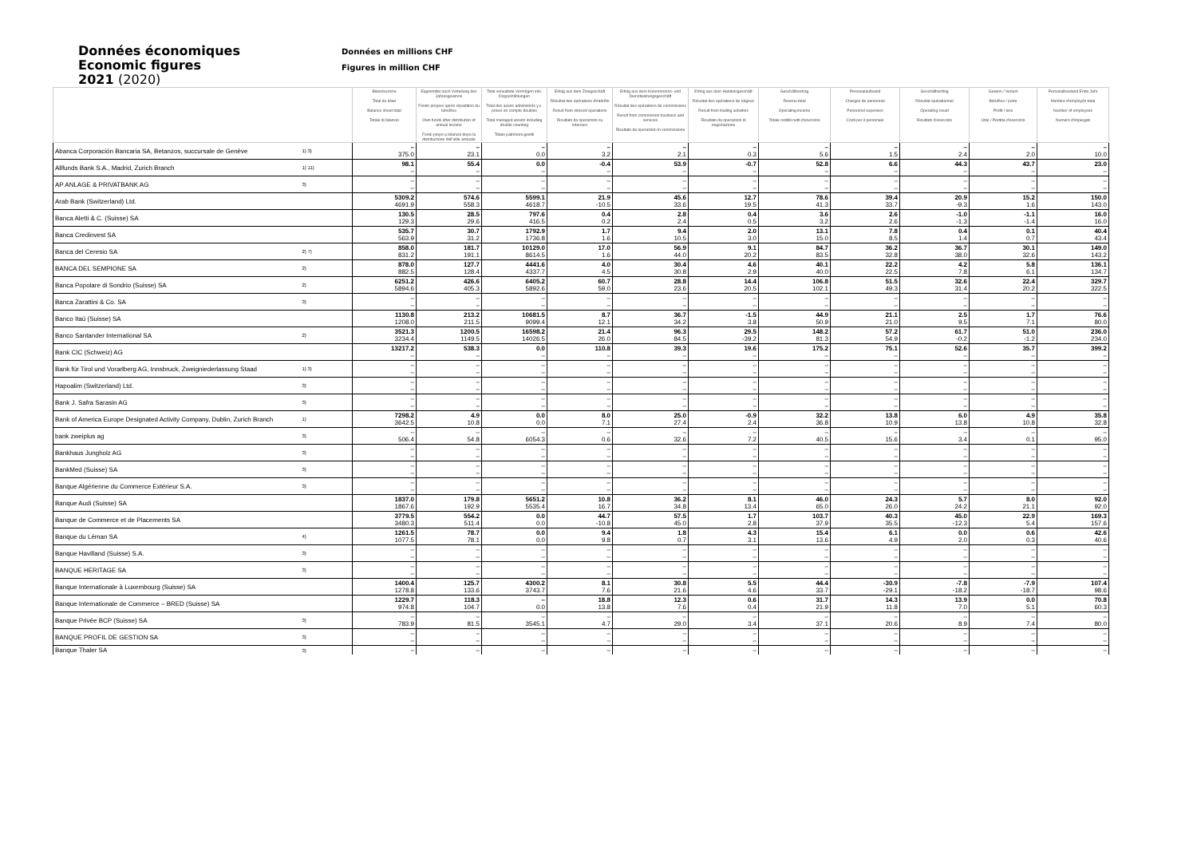Données économiques
Economic figures
2021 (2020)
Données en millions CHF
Figures in million CHF
| | | Bilanzsumme Total du bilan Balance sheet total Totale di bilancio | Eigenmittel nach Verteilung des Jahresgewinns Fonds propres après répartition du bénéfice Own funds after distribution of annual income Fondi propri a bilancio dopo la distribuzione dell'utile annuale | Total verwaltete Vermögen inkl. Doppelzählungen Total des avoirs administrés y.c. prises en compte doubles Total managed assets including double counting Totale patrimoni gestiti | Erfolg aus dem Zinsgeschäft Résultat des opérations d'intérêts Result from interest operations Risultato da operazioni su interessi | Erfolg aus dem Kommissions- und Dienstleistungsgeschäft Résultat des opérations de commissions Result from commission business and services Risultato da operazioni in commissione | Erfolg aus dem Handelsgeschäft Résultat des opérations de négoce Result from trading activities Risultato da operazioni di negoziazione | Geschäftsertrag Revenu total Operating income Totale redditi netti d'esercizio | Personalaufwand Charges de personnel Personnel expenses Costi per il personale | Geschäftserfolg Résultat opérationnel Operating result Risultato d'esercizio | Gewinn / Verlust Bénéfice / perte Profit / loss Utile / Perdita d'esercizio | Personalbestand Ende Jahr Nombre d'employés total Number of employees Numero d'impiegati |
| --- | --- | --- | --- | --- | --- | --- | --- | --- | --- | --- | --- | --- |
| Abanca Corporación Bancaria SA, Betanzos, succursale de Genève | 1) 3) | – 375.0 | – 23.1 | – 0.0 | – 3.2 | – 2.1 | – 0.3 | – 5.6 | – 1.5 | – 2.4 | – 2.0 | – 10.0 |
| Allfunds Bank S.A., Madrid, Zurich Branch | 1) 11) | 98.1 – | 55.4 – | 0.0 – | -0.4 – | 53.9 – | -0.7 – | 52.8 – | 6.6 – | 44.3 – | 43.7 – | 23.0 – |
| AP ANLAGE & PRIVATBANK AG | 3) | – – | – – | – – | – – | – – | – – | – – | – – | – – | – – | – – |
| Arab Bank (Switzerland) Ltd. | | 5309.2 4691.9 | 574.6 558.3 | 5599.1 4618.7 | 21.9 -10.5 | 45.6 33.6 | 12.7 19.5 | 78.6 41.3 | 39.4 33.7 | 20.9 -9.3 | 15.2 1.6 | 150.0 143.0 |
| Banca Aletti & C. (Suisse) SA | | 130.5 129.3 | 28.5 29.6 | 797.6 416.5 | 0.4 0.2 | 2.8 2.4 | 0.4 0.5 | 3.6 3.2 | 2.6 2.6 | -1.0 -1.3 | -1.1 -1.4 | 16.0 16.0 |
| Banca Credinvest SA | | 535.7 563.9 | 30.7 31.2 | 1792.9 1736.8 | 1.7 1.6 | 9.4 10.5 | 2.0 3.0 | 13.1 15.0 | 7.8 8.5 | 0.4 1.4 | 0.1 0.7 | 40.4 43.4 |
| Banca del Ceresio SA | 2) 7) | 858.0 831.2 | 181.7 191.1 | 10129.0 8614.5 | 17.0 1.6 | 56.9 44.0 | 9.1 20.2 | 84.7 83.5 | 36.2 32.8 | 36.7 38.0 | 30.1 32.6 | 149.0 143.2 |
| BANCA DEL SEMPIONE SA | 2) | 878.0 882.5 | 127.7 128.4 | 4441.6 4337.7 | 4.0 4.5 | 30.4 30.8 | 4.6 2.9 | 40.1 40.0 | 22.2 22.5 | 4.2 7.8 | 5.8 6.1 | 136.1 134.7 |
| Banca Popolare di Sondrio (Suisse) SA | 2) | 6251.2 5894.6 | 426.6 405.3 | 6405.2 5892.6 | 60.7 59.0 | 28.8 23.6 | 14.4 20.5 | 106.8 102.1 | 51.5 49.3 | 32.6 31.4 | 22.4 20.2 | 329.7 322.5 |
| Banca Zarattini & Co. SA | 3) | – – | – – | – – | – – | – – | – – | – – | – – | – – | – – | – – |
| Banco Itaú (Suisse) SA | | 1130.8 1208.0 | 213.2 211.5 | 10681.5 9099.4 | 8.7 12.1 | 36.7 34.2 | -1.5 3.8 | 44.9 50.9 | 21.1 21.0 | 2.5 9.5 | 1.7 7.1 | 76.6 80.0 |
| Banco Santander International SA | 2) | 3521.3 3234.4 | 1200.5 1149.5 | 16598.2 14026.5 | 21.4 26.0 | 96.3 84.5 | 29.5 -39.2 | 148.2 81.3 | 57.2 54.9 | 61.7 -0.2 | 51.0 -1.2 | 236.0 234.0 |
| Bank CIC (Schweiz) AG | | 13217.2 – | 538.3 – | 0.0 – | 110.8 – | 39.3 – | 19.6 – | 175.2 – | 75.1 – | 52.6 – | 35.7 – | 399.2 – |
| Bank für Tirol und Vorarlberg AG, Innsbruck, Zweigniederlassung Staad | 1) 3) | – – | – – | – – | – – | – – | – – | – – | – – | – – | – – | – – |
| Hapoalim (Switzerland) Ltd. | 3) | – – | – – | – – | – – | – – | – – | – – | – – | – – | – – | – – |
| Bank J. Safra Sarasin AG | 3) | – – | – – | – – | – – | – – | – – | – – | – – | – – | – – | – – |
| Bank of America Europe Designated Activity Company, Dublin, Zurich Branch | 1) | 7298.2 3642.5 | 4.9 10.8 | 0.0 0.0 | 8.0 7.1 | 25.0 27.4 | -0.9 2.4 | 32.2 36.8 | 13.8 10.9 | 6.0 13.8 | 4.9 10.8 | 35.8 32.8 |
| bank zweiplus ag | 3) | – 506.4 | – 54.8 | – 6054.3 | – 0.6 | – 32.6 | – 7.2 | – 40.5 | – 15.6 | – 3.4 | – 0.1 | – 95.0 |
| Bankhaus Jungholz AG | 3) | – – | – – | – – | – – | – – | – – | – – | – – | – – | – – | – – |
| BankMed (Suisse) SA | 3) | – – | – – | – – | – – | – – | – – | – – | – – | – – | – – | – – |
| Banque Algérienne du Commerce Extérieur S.A. | 3) | – – | – – | – – | – – | – – | – – | – – | – – | – – | – – | – – |
| Banque Audi (Suisse) SA | | 1837.0 1867.6 | 179.8 192.9 | 5651.2 5535.4 | 10.8 16.7 | 36.2 34.8 | 8.1 13.4 | 46.0 65.0 | 24.3 26.0 | 5.7 24.2 | 8.0 21.1 | 92.0 92.0 |
| Banque de Commerce et de Placements SA | | 3779.5 3480.3 | 554.2 511.4 | 0.0 0.0 | 44.7 -10.8 | 57.5 45.0 | 1.7 2.8 | 103.7 37.9 | 40.3 35.5 | 45.0 -12.3 | 22.9 5.4 | 169.3 157.6 |
| Banque du Léman SA | 4) | 1261.5 1077.5 | 78.7 78.1 | 0.0 0.0 | 9.4 9.8 | 1.8 0.7 | 4.3 3.1 | 15.4 13.6 | 6.1 4.9 | 0.0 2.0 | 0.6 0.3 | 42.6 40.6 |
| Banque Havilland (Suisse) S.A. | 3) | – – | – – | – – | – – | – – | – – | – – | – – | – – | – – | – – |
| BANQUE HERITAGE SA | 3) | – – | – – | – – | – – | – – | – – | – – | – – | – – | – – | – – |
| Banque Internationale à Luxembourg (Suisse) SA | | 1400.4 1278.8 | 125.7 133.6 | 4300.2 3743.7 | 8.1 7.6 | 30.8 21.6 | 5.5 4.6 | 44.4 33.7 | -30.9 -29.1 | -7.8 -18.2 | -7.9 -18.7 | 107.4 98.6 |
| Banque Internationale de Commerce – BRED (Suisse) SA | | 1229.7 974.8 | 118.3 104.7 | – 0.0 | 18.8 13.8 | 12.3 7.6 | 0.6 0.4 | 31.7 21.9 | 14.3 11.8 | 13.9 7.0 | 0.0 5.1 | 70.8 60.3 |
| Banque Privée BCP (Suisse) SA | 3) | – 783.9 | – 81.5 | – 3545.1 | – 4.7 | – 29.0 | – 3.4 | – 37.1 | – 20.6 | – 8.9 | – 7.4 | – 80.0 |
| BANQUE PROFIL DE GESTION SA | 3) | – – | – – | – – | – – | – – | – – | – – | – – | – – | – – | – – |
| Banque Thaler SA | 3) | – | – | – | – | – | – | – | – | – | – | – |